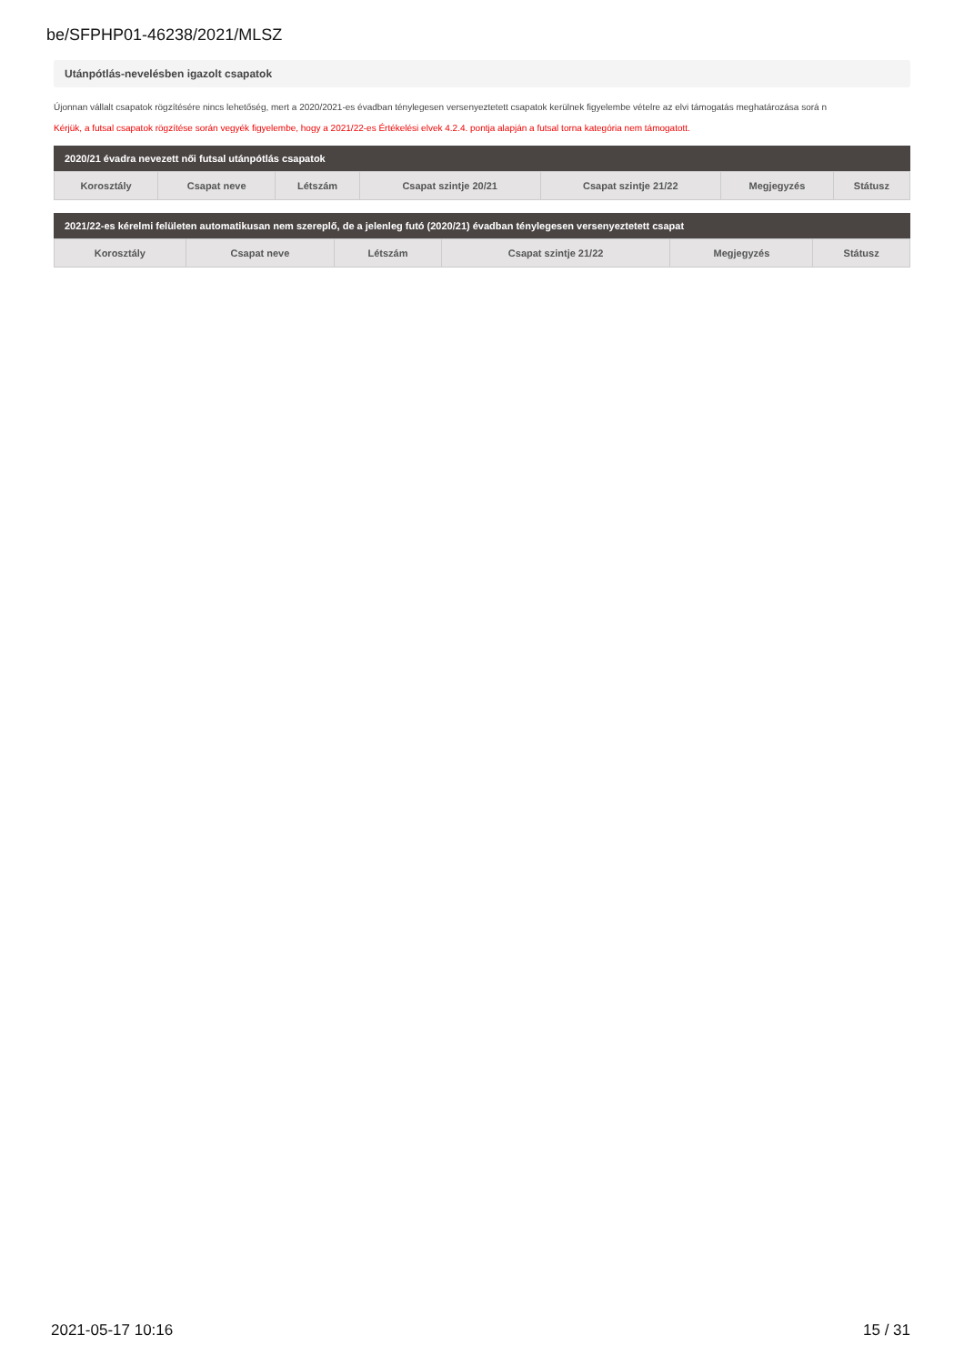be/SFPHP01-46238/2021/MLSZ
Utánpótlás-nevelésben igazolt csapatok
Újonnan vállalt csapatok rögzítésére nincs lehetőség, mert a 2020/2021-es évadban ténylegesen versenyeztetett csapatok kerülnek figyelembe vételre az elvi támogatás meghatározása sorá n
Kérjük, a futsal csapatok rögzítése során vegyék figyelembe, hogy a 2021/22-es Értékelési elvek 4.2.4. pontja alapján a futsal torna kategória nem támogatott.
2020/21 évadra nevezett női futsal utánpótlás csapatok
| Korosztály | Csapat neve | Létszám | Csapat szintje 20/21 | Csapat szintje 21/22 | Megjegyzés | Státusz |
| --- | --- | --- | --- | --- | --- | --- |
2021/22-es kérelmi felületen automatikusan nem szereplő, de a jelenleg futó (2020/21) évadban ténylegesen versenyeztetett csapat
| Korosztály | Csapat neve | Létszám | Csapat szintje 21/22 | Megjegyzés | Státusz |
| --- | --- | --- | --- | --- | --- |
2021-05-17 10:16 15 / 31